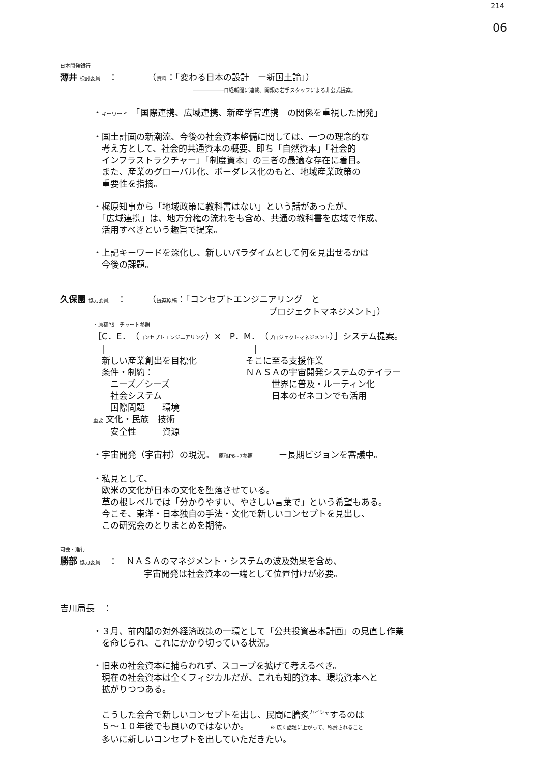214
06
日本開発銀行
薄井 検討委員　：　　　　（資料：「変わる日本の設計　ー新国土論」）
――――――日経新聞に連載、開銀の若手スタッフによる非公式提案。
・キーワード　「国際連携、広域連携、新産学官連携　の関係を重視した開発」
・国土計画の新潮流、今後の社会資本整備に関しては、一つの理念的な
　考え方として、社会的共通資本の概要、即ち「自然資本」「社会的
　インフラストラクチャー」「制度資本」の三者の最適な存在に着目。
　また、産業のグローバル化、ボーダレス化のもと、地域産業政策の
　重要性を指摘。
・梶原知事から「地域政策に教科書はない」という話があったが、
　「広域連携」は、地方分権の流れをも含め、共通の教科書を広域で作成、
　活用すべきという趣旨で提案。
・上記キーワードを深化し、新しいパラダイムとして何を見出せるかは
　今後の課題。
久保園 協力委員　：　　　（提案原稿：「コンセプトエンジニアリング　と
プロジェクトマネジメント」）
・原稿P5　チャート参照
［C．E．（コンセプトエンジニアリング）×　P．M．（プロジェクトマネジメント）］システム提案。
　|
　新しい産業創出を目標化
　条件・制約：
　　ニーズ／シーズ
　　社会システム
　　国際問題　　環境
重要 文化・民族　技術
　　安全性　　　資源
　|
そこに至る支援作業
ＮＡＳＡの宇宙開発システムのテイラー
　　　世界に普及・ルーティン化
　　　日本のゼネコンでも活用
・宇宙開発（宇宙村）の現況。　原稿P6~7参照　　　ー長期ビジョンを審議中。
・私見として、
　欧米の文化が日本の文化を堕落させている。
　草の根レベルでは「分かりやすい、やさしい言葉で」という希望もある。
　今こそ、東洋・日本独自の手法・文化で新しいコンセプトを見出し、
　この研究会のとりまとめを期待。
司会・進行
勝部 協力委員　：　ＮＡＳＡのマネジメント・システムの波及効果を含め、
宇宙開発は社会資本の一端として位置付けが必要。
吉川局長　：
・３月、前内閣の対外経済政策の一環として「公共投資基本計画」の見直し作業
　を命じられ、これにかかり切っている状況。
・旧来の社会資本に捕らわれず、スコープを拡げて考えるべき。
　現在の社会資本は全くフィジカルだが、これも知的資本、環境資本へと
　拡がりつつある。
　こうした会合で新しいコンセプトを出し、民間に膾炙<sup>カイシャ</sup>するのは
　５〜１０年後でも良いのではないか。　　　※ 広く話題に上がって、称賛されること
　多いに新しいコンセプトを出していただきたい。